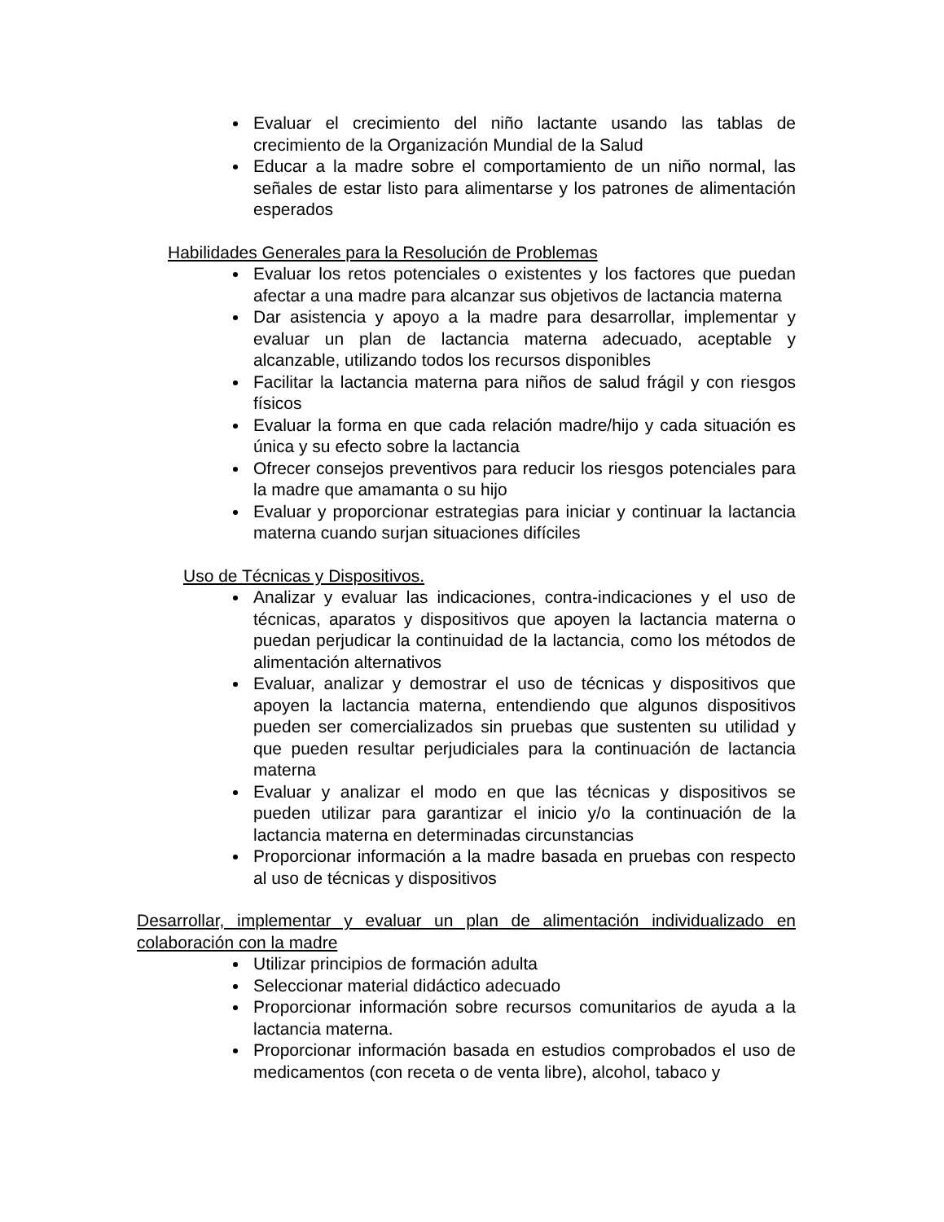Evaluar el crecimiento del niño lactante usando las tablas de crecimiento de la Organización Mundial de la Salud
Educar a la madre sobre el comportamiento de un niño normal, las señales de estar listo para alimentarse y los patrones de alimentación esperados
Habilidades Generales para la Resolución de Problemas
Evaluar los retos potenciales o existentes y los factores que puedan afectar a una madre para alcanzar sus objetivos de lactancia materna
Dar asistencia y apoyo a la madre para desarrollar, implementar y evaluar un plan de lactancia materna adecuado, aceptable y alcanzable, utilizando todos los recursos disponibles
Facilitar la lactancia materna para niños de salud frágil y con riesgos físicos
Evaluar la forma en que cada relación madre/hijo y cada situación es única y su efecto sobre la lactancia
Ofrecer consejos preventivos para reducir los riesgos potenciales para la madre que amamanta o su hijo
Evaluar y proporcionar estrategias para iniciar y continuar la lactancia materna cuando surjan situaciones difíciles
Uso de Técnicas y Dispositivos.
Analizar y evaluar las indicaciones, contra-indicaciones y el uso de técnicas, aparatos y dispositivos que apoyen la lactancia materna o puedan perjudicar la continuidad de la lactancia, como los métodos de alimentación alternativos
Evaluar, analizar y demostrar el uso de técnicas y dispositivos que apoyen la lactancia materna, entendiendo que algunos dispositivos pueden ser comercializados sin pruebas que sustenten su utilidad y que pueden resultar perjudiciales para la continuación de lactancia materna
Evaluar y analizar el modo en que las técnicas y dispositivos se pueden utilizar para garantizar el inicio y/o la continuación de la lactancia materna en determinadas circunstancias
Proporcionar información a la madre basada en pruebas con respecto al uso de técnicas y dispositivos
Desarrollar, implementar y evaluar un plan de alimentación individualizado en colaboración con la madre
Utilizar principios de formación adulta
Seleccionar material didáctico adecuado
Proporcionar información sobre recursos comunitarios de ayuda a la lactancia materna.
Proporcionar información basada en estudios comprobados el uso de medicamentos (con receta o de venta libre), alcohol, tabaco y